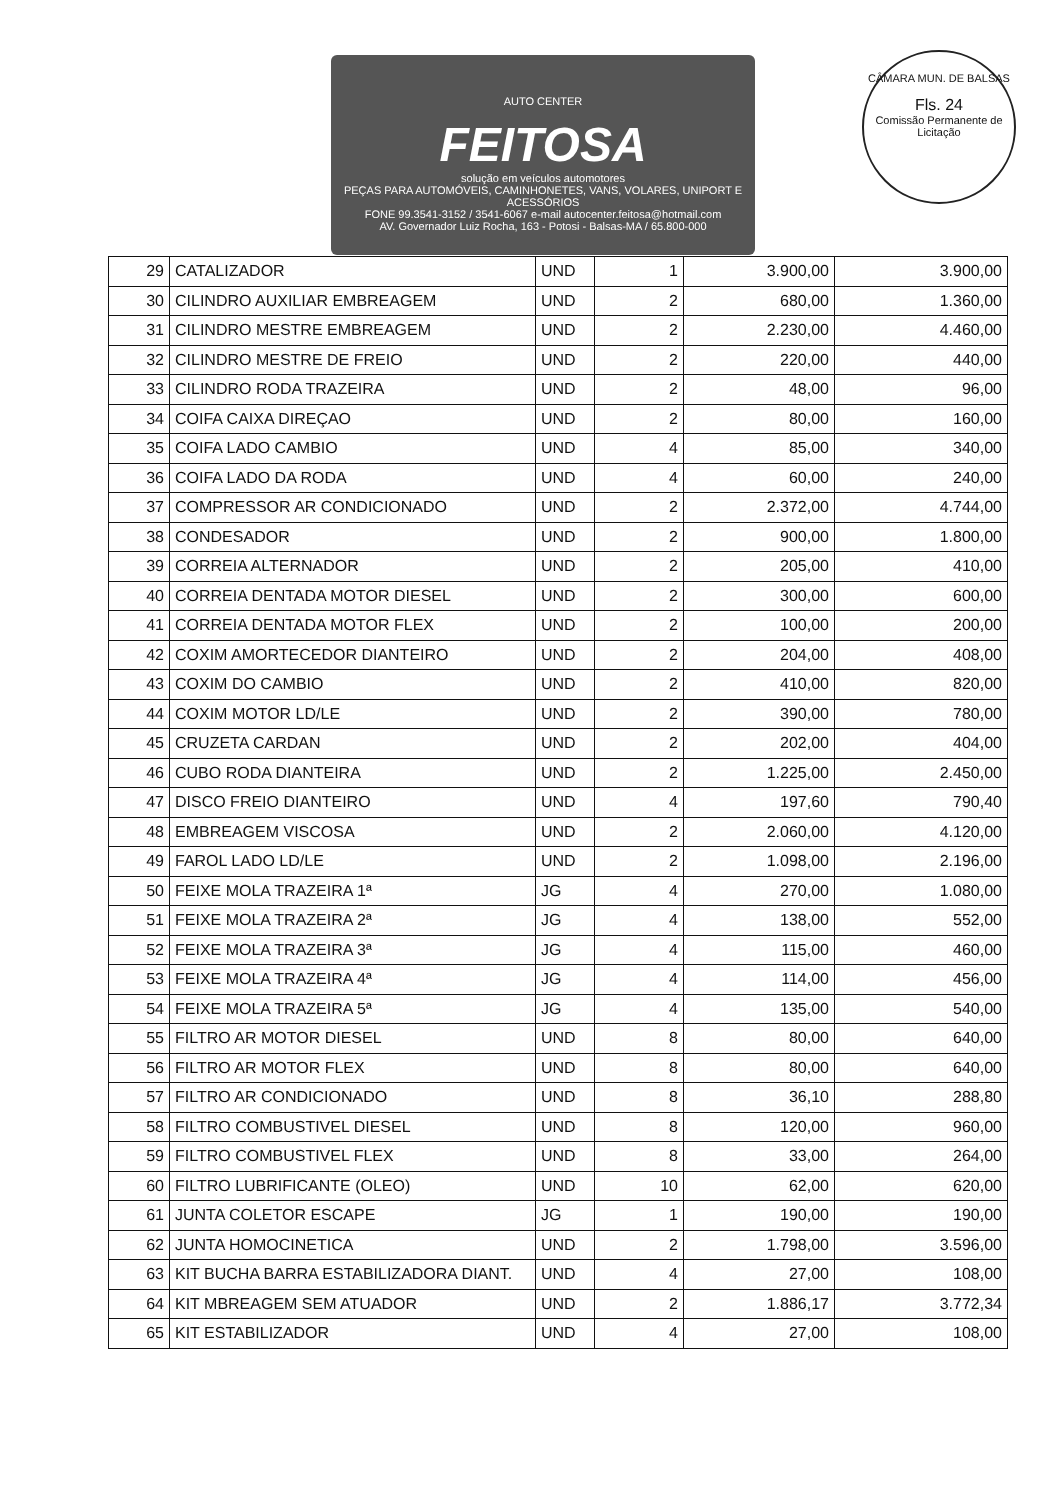AUTO CENTER
FEITOSA
solução em veículos automotores
PEÇAS PARA AUTOMÓVEIS, CAMINHONETES, VANS, VOLARES, UNIPORT E ACESSÓRIOS
FONE 99.3541-3152 / 3541-6067 e-mail autocenter.feitosa@hotmail.com
AV. Governador Luiz Rocha, 163 - Potosi - Balsas-MA / 65.800-000
CÂMARA MUN. DE BALSAS
Fls. 24
Comissão Permanente de Licitação
| 29 | CATALIZADOR | UND | 1 | 3.900,00 | 3.900,00 |
| 30 | CILINDRO AUXILIAR EMBREAGEM | UND | 2 | 680,00 | 1.360,00 |
| 31 | CILINDRO MESTRE EMBREAGEM | UND | 2 | 2.230,00 | 4.460,00 |
| 32 | CILINDRO MESTRE DE FREIO | UND | 2 | 220,00 | 440,00 |
| 33 | CILINDRO RODA TRAZEIRA | UND | 2 | 48,00 | 96,00 |
| 34 | COIFA CAIXA DIREÇAO | UND | 2 | 80,00 | 160,00 |
| 35 | COIFA LADO CAMBIO | UND | 4 | 85,00 | 340,00 |
| 36 | COIFA LADO DA RODA | UND | 4 | 60,00 | 240,00 |
| 37 | COMPRESSOR AR CONDICIONADO | UND | 2 | 2.372,00 | 4.744,00 |
| 38 | CONDESADOR | UND | 2 | 900,00 | 1.800,00 |
| 39 | CORREIA ALTERNADOR | UND | 2 | 205,00 | 410,00 |
| 40 | CORREIA DENTADA MOTOR DIESEL | UND | 2 | 300,00 | 600,00 |
| 41 | CORREIA DENTADA MOTOR FLEX | UND | 2 | 100,00 | 200,00 |
| 42 | COXIM AMORTECEDOR DIANTEIRO | UND | 2 | 204,00 | 408,00 |
| 43 | COXIM DO CAMBIO | UND | 2 | 410,00 | 820,00 |
| 44 | COXIM MOTOR LD/LE | UND | 2 | 390,00 | 780,00 |
| 45 | CRUZETA CARDAN | UND | 2 | 202,00 | 404,00 |
| 46 | CUBO RODA DIANTEIRA | UND | 2 | 1.225,00 | 2.450,00 |
| 47 | DISCO FREIO DIANTEIRO | UND | 4 | 197,60 | 790,40 |
| 48 | EMBREAGEM VISCOSA | UND | 2 | 2.060,00 | 4.120,00 |
| 49 | FAROL LADO LD/LE | UND | 2 | 1.098,00 | 2.196,00 |
| 50 | FEIXE MOLA TRAZEIRA 1ª | JG | 4 | 270,00 | 1.080,00 |
| 51 | FEIXE MOLA TRAZEIRA 2ª | JG | 4 | 138,00 | 552,00 |
| 52 | FEIXE MOLA TRAZEIRA 3ª | JG | 4 | 115,00 | 460,00 |
| 53 | FEIXE MOLA TRAZEIRA 4ª | JG | 4 | 114,00 | 456,00 |
| 54 | FEIXE MOLA TRAZEIRA 5ª | JG | 4 | 135,00 | 540,00 |
| 55 | FILTRO AR MOTOR DIESEL | UND | 8 | 80,00 | 640,00 |
| 56 | FILTRO AR MOTOR FLEX | UND | 8 | 80,00 | 640,00 |
| 57 | FILTRO AR CONDICIONADO | UND | 8 | 36,10 | 288,80 |
| 58 | FILTRO COMBUSTIVEL DIESEL | UND | 8 | 120,00 | 960,00 |
| 59 | FILTRO COMBUSTIVEL FLEX | UND | 8 | 33,00 | 264,00 |
| 60 | FILTRO LUBRIFICANTE (OLEO) | UND | 10 | 62,00 | 620,00 |
| 61 | JUNTA COLETOR ESCAPE | JG | 1 | 190,00 | 190,00 |
| 62 | JUNTA HOMOCINETICA | UND | 2 | 1.798,00 | 3.596,00 |
| 63 | KIT BUCHA BARRA ESTABILIZADORA DIANT. | UND | 4 | 27,00 | 108,00 |
| 64 | KIT MBREAGEM SEM ATUADOR | UND | 2 | 1.886,17 | 3.772,34 |
| 65 | KIT ESTABILIZADOR | UND | 4 | 27,00 | 108,00 |